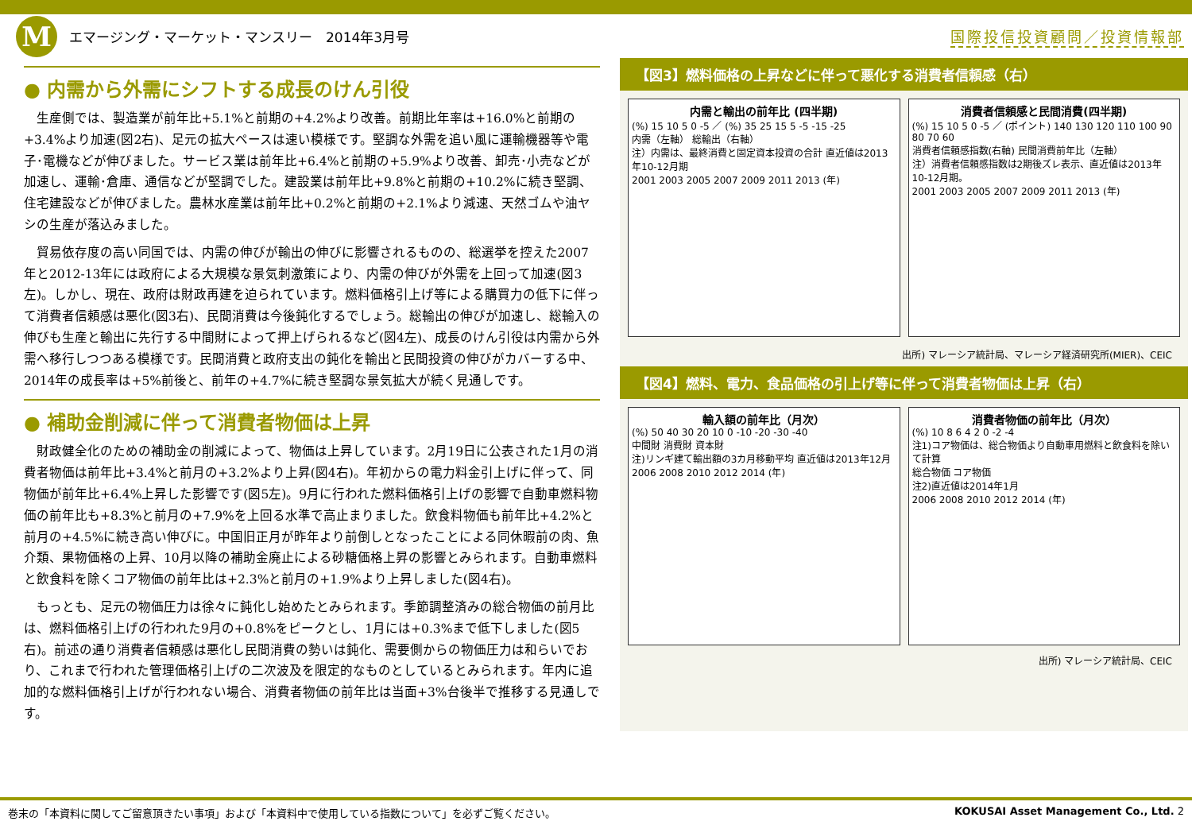M
エマージング・マーケット・マンスリー　2014年3月号
国際投信投資顧問／投資情報部
● 内需から外需にシフトする成長のけん引役
生産側では、製造業が前年比+5.1%と前期の+4.2%より改善。前期比年率は+16.0%と前期の+3.4%より加速(図2右)、足元の拡大ペースは速い模様です。堅調な外需を追い風に運輸機器等や電子･電機などが伸びました。サービス業は前年比+6.4%と前期の+5.9%より改善、卸売･小売などが加速し、運輸･倉庫、通信などが堅調でした。建設業は前年比+9.8%と前期の+10.2%に続き堅調、住宅建設などが伸びました。農林水産業は前年比+0.2%と前期の+2.1%より減速、天然ゴムや油ヤシの生産が落込みました。
貿易依存度の高い同国では、内需の伸びが輸出の伸びに影響されるものの、総選挙を控えた2007年と2012-13年には政府による大規模な景気刺激策により、内需の伸びが外需を上回って加速(図3左)。しかし、現在、政府は財政再建を迫られています。燃料価格引上げ等による購買力の低下に伴って消費者信頼感は悪化(図3右)、民間消費は今後鈍化するでしょう。総輸出の伸びが加速し、総輸入の伸びも生産と輸出に先行する中間財によって押上げられるなど(図4左)、成長のけん引役は内需から外需へ移行しつつある模様です。民間消費と政府支出の鈍化を輸出と民間投資の伸びがカバーする中、2014年の成長率は+5%前後と、前年の+4.7%に続き堅調な景気拡大が続く見通しです。
● 補助金削減に伴って消費者物価は上昇
財政健全化のための補助金の削減によって、物価は上昇しています。2月19日に公表された1月の消費者物価は前年比+3.4%と前月の+3.2%より上昇(図4右)。年初からの電力料金引上げに伴って、同物価が前年比+6.4%上昇した影響です(図5左)。9月に行われた燃料価格引上げの影響で自動車燃料物価の前年比も+8.3%と前月の+7.9%を上回る水準で高止まりました。飲食料物価も前年比+4.2%と前月の+4.5%に続き高い伸びに。中国旧正月が昨年より前倒しとなったことによる同休暇前の肉、魚介類、果物価格の上昇、10月以降の補助金廃止による砂糖価格上昇の影響とみられます。自動車燃料と飲食料を除くコア物価の前年比は+2.3%と前月の+1.9%より上昇しました(図4右)。
もっとも、足元の物価圧力は徐々に鈍化し始めたとみられます。季節調整済みの総合物価の前月比は、燃料価格引上げの行われた9月の+0.8%をピークとし、1月には+0.3%まで低下しました(図5右)。前述の通り消費者信頼感は悪化し民間消費の勢いは鈍化、需要側からの物価圧力は和らいでおり、これまで行われた管理価格引上げの二次波及を限定的なものとしているとみられます。年内に追加的な燃料価格引上げが行われない場合、消費者物価の前年比は当面+3%台後半で推移する見通しです。
【図3】燃料価格の上昇などに伴って悪化する消費者信頼感（右）
内需と輸出の前年比 (四半期)
(%) 15 10 5 0 -5 ／ (%) 35 25 15 5 -5 -15 -25
内需（左軸） 総輸出（右軸）
注）内需は、最終消費と固定資本投資の合計 直近値は2013年10-12月期
2001 2003 2005 2007 2009 2011 2013 (年)
消費者信頼感と民間消費(四半期)
(%) 15 10 5 0 -5 ／ (ポイント) 140 130 120 110 100 90 80 70 60
消費者信頼感指数(右軸) 民間消費前年比（左軸）
注）消費者信頼感指数は2期後ズレ表示、直近値は2013年10-12月期。
2001 2003 2005 2007 2009 2011 2013 (年)
出所) マレーシア統計局、マレーシア経済研究所(MIER)、CEIC
【図4】燃料、電力、食品価格の引上げ等に伴って消費者物価は上昇（右）
輸入額の前年比（月次）
(%) 50 40 30 20 10 0 -10 -20 -30 -40
中間財 消費財 資本財
注)リンギ建て輸出額の3カ月移動平均 直近値は2013年12月
2006 2008 2010 2012 2014 (年)
消費者物価の前年比（月次）
(%) 10 8 6 4 2 0 -2 -4
注1)コア物価は、総合物価より自動車用燃料と飲食料を除いて計算
総合物価 コア物価
注2)直近値は2014年1月
2006 2008 2010 2012 2014 (年)
出所) マレーシア統計局、CEIC
巻末の「本資料に関してご留意頂きたい事項」および「本資料中で使用している指数について」を必ずご覧ください。 KOKUSAI Asset Management Co., Ltd. 2